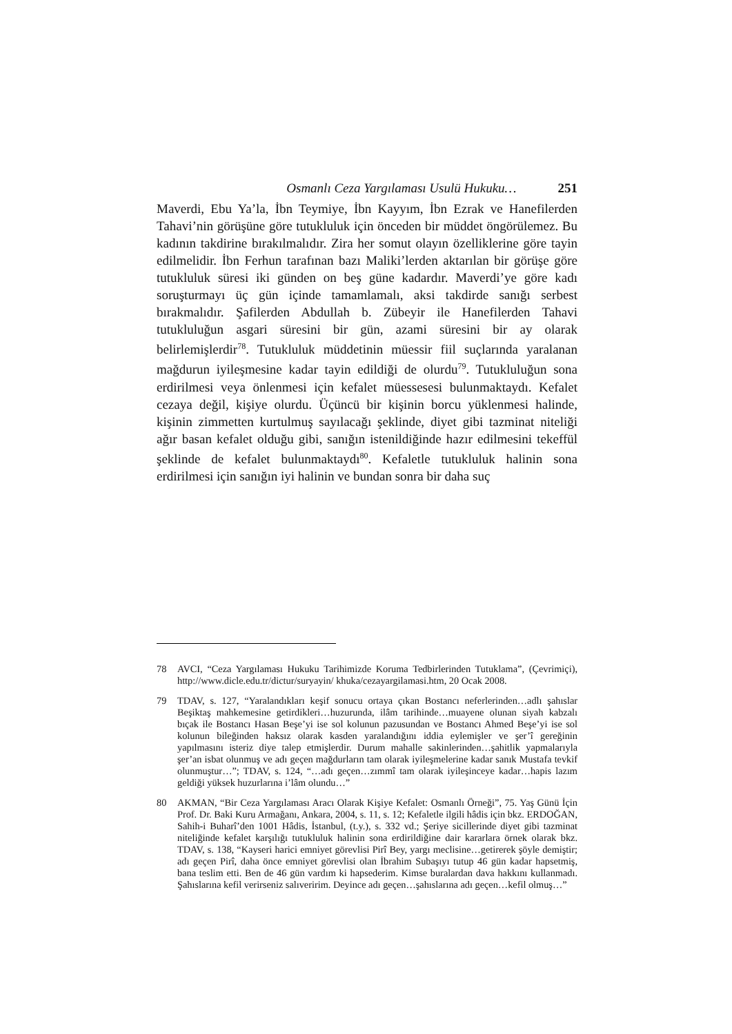Osmanlı Ceza Yargılaması Usulü Hukuku… 251
Maverdi, Ebu Ya’la, İbn Teymiye, İbn Kayyım, İbn Ezrak ve Hanefilerden Tahavi’nin görüşüne göre tutukluluk için önceden bir müddet öngörülemez. Bu kadının takdirine bırakılmalıdır. Zira her somut olayın özelliklerine göre tayin edilmelidir. İbn Ferhun tarafınan bazı Maliki’lerden aktarılan bir görüşe göre tutukluluk süresi iki günden on beş güne kadardır. Maverdi’ye göre kadı soruşturmayı üç gün içinde tamamlamalı, aksi takdirde sanığı serbest bırakmalıdır. Şafilerden Abdullah b. Zübeyir ile Hanefilerden Tahavi tutukluluğun asgari süresini bir gün, azami süresini bir ay olarak belirlemişlerdir<sup>78</sup>. Tutukluluk müddetinin müessir fiil suçlarında yaralanan mağdurun iyileşmesine kadar tayin edildiği de olurdu<sup>79</sup>. Tutukluluğun sona erdirilmesi veya önlenmesi için kefalet müessesesi bulunmaktaydı. Kefalet cezaya değil, kişiye olurdu. Üçüncü bir kişinin borcu yüklenmesi halinde, kişinin zimmetten kurtulmuş sayılacağı şeklinde, diyet gibi tazminat niteliği ağır basan kefalet olduğu gibi, sanığın istenildiğinde hazır edilmesini tekeffül şeklinde de kefalet bulunmaktaydı<sup>80</sup>. Kefaletle tutukluluk halinin sona erdirilmesi için sanığın iyi halinin ve bundan sonra bir daha suç
78 AVCI, “Ceza Yargılaması Hukuku Tarihimizde Koruma Tedbirlerinden Tutuklama”, (Çevrimiçi), http://www.dicle.edu.tr/dictur/suryayin/ khuka/cezayargilamasi.htm, 20 Ocak 2008.
79 TDAV, s. 127, “Yaralandıkları keşif sonucu ortaya çıkan Bostancı neferlerinden…adlı şahıslar Beşiktaş mahkemesine getirdikleri…huzurunda, ilâm tarihinde…muayene olunan siyah kabzalı bıçak ile Bostancı Hasan Beşe’yi ise sol kolunun pazusundan ve Bostancı Ahmed Beşe’yi ise sol kolunun bileğinden haksız olarak kasden yaralandığını iddia eylemişler ve şer’î gereğinin yapılmasını isteriz diye talep etmişlerdir. Durum mahalle sakinlerinden…şahitlik yapmalarıyla şer’an isbat olunmuş ve adı geçen mağdurların tam olarak iyileşmelerine kadar sanık Mustafa tevkif olunmuştur…”; TDAV, s. 124, “…adı geçen…zımmî tam olarak iyileşinceye kadar…hapis lazım geldiği yüksek huzurlarına i’lâm olundu…”
80 AKMAN, “Bir Ceza Yargılaması Aracı Olarak Kişiye Kefalet: Osmanlı Örneği”, 75. Yaş Günü İçin Prof. Dr. Baki Kuru Armağanı, Ankara, 2004, s. 11, s. 12; Kefaletle ilgili hâdis için bkz. ERDOĞAN, Sahih-i Buharî’den 1001 Hâdis, İstanbul, (t.y.), s. 332 vd.; Şeriye sicillerinde diyet gibi tazminat niteliğinde kefalet karşılığı tutukluluk halinin sona erdirildiğine dair kararlara örnek olarak bkz. TDAV, s. 138, “Kayseri harici emniyet görevlisi Pirî Bey, yargı meclisine…getirerek şöyle demiştir; adı geçen Pirî, daha önce emniyet görevlisi olan İbrahim Subaşıyı tutup 46 gün kadar hapsetmiş, bana teslim etti. Ben de 46 gün vardım ki hapsederim. Kimse buralardan dava hakkını kullanmadı. Şahıslarına kefil verirseniz salıveririm. Deyince adı geçen…şahıslarına adı geçen…kefil olmuş…”